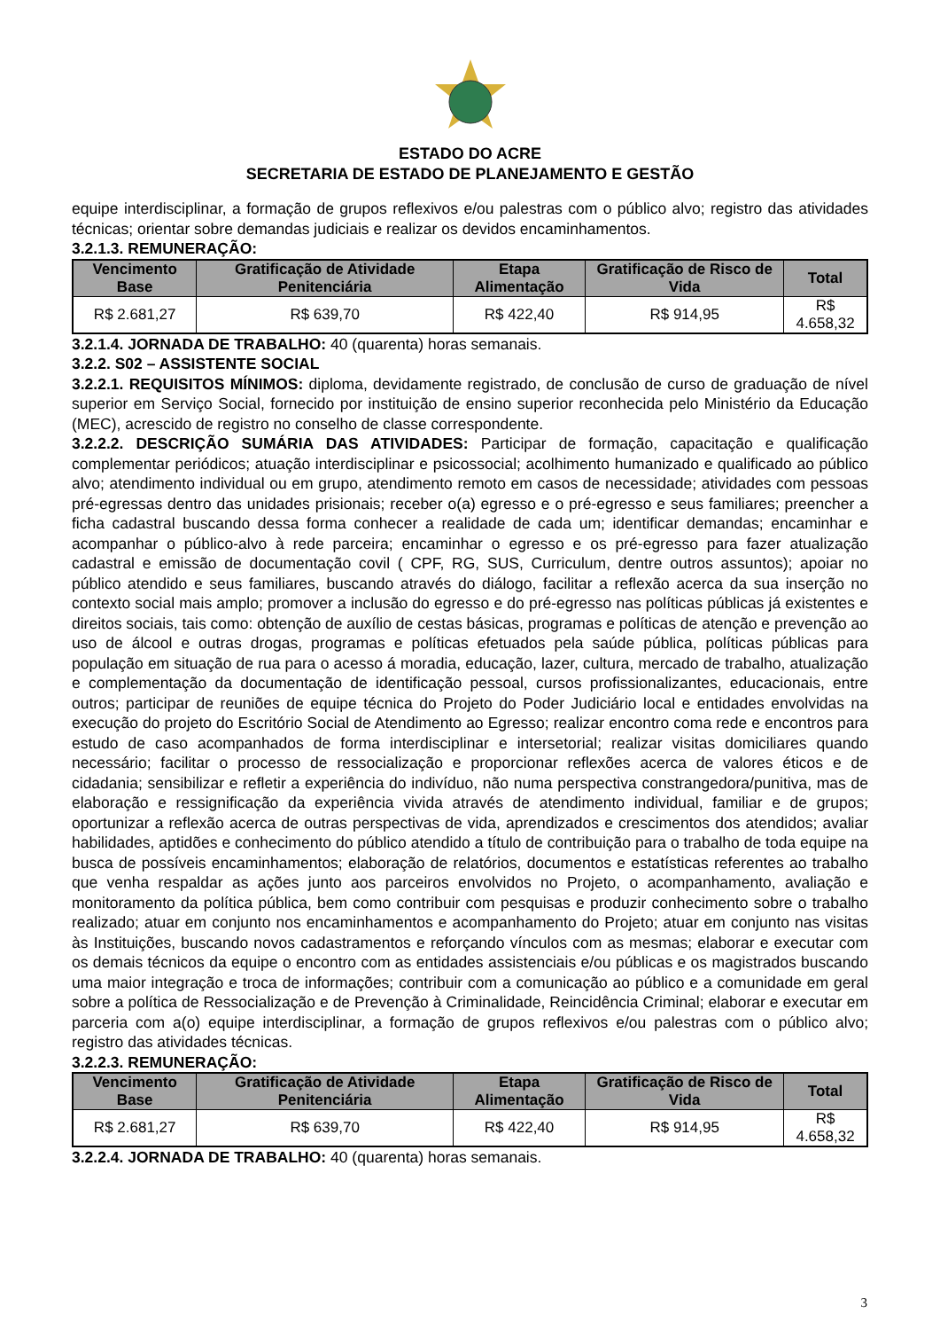ESTADO DO ACRE
SECRETARIA DE ESTADO DE PLANEJAMENTO E GESTÃO
equipe interdisciplinar, a formação de grupos reflexivos e/ou palestras com o público alvo; registro das atividades técnicas; orientar sobre demandas judiciais e realizar os devidos encaminhamentos.
3.2.1.3. REMUNERAÇÃO:
| Vencimento Base | Gratificação de Atividade Penitenciária | Etapa Alimentação | Gratificação de Risco de Vida | Total |
| --- | --- | --- | --- | --- |
| R$ 2.681,27 | R$ 639,70 | R$ 422,40 | R$ 914,95 | R$ 4.658,32 |
3.2.1.4. JORNADA DE TRABALHO: 40 (quarenta) horas semanais.
3.2.2. S02 – ASSISTENTE SOCIAL
3.2.2.1. REQUISITOS MÍNIMOS: diploma, devidamente registrado, de conclusão de curso de graduação de nível superior em Serviço Social, fornecido por instituição de ensino superior reconhecida pelo Ministério da Educação (MEC), acrescido de registro no conselho de classe correspondente.
3.2.2.2. DESCRIÇÃO SUMÁRIA DAS ATIVIDADES: Participar de formação, capacitação e qualificação complementar periódicos; atuação interdisciplinar e psicossocial; acolhimento humanizado e qualificado ao público alvo; atendimento individual ou em grupo, atendimento remoto em casos de necessidade; atividades com pessoas pré-egressas dentro das unidades prisionais; receber o(a) egresso e o pré-egresso e seus familiares; preencher a ficha cadastral buscando dessa forma conhecer a realidade de cada um; identificar demandas; encaminhar e acompanhar o público-alvo à rede parceira; encaminhar o egresso e os pré-egresso para fazer atualização cadastral e emissão de documentação covil ( CPF, RG, SUS, Curriculum, dentre outros assuntos); apoiar no público atendido e seus familiares, buscando através do diálogo, facilitar a reflexão acerca da sua inserção no contexto social mais amplo; promover a inclusão do egresso e do pré-egresso nas políticas públicas já existentes e direitos sociais, tais como: obtenção de auxílio de cestas básicas, programas e políticas de atenção e prevenção ao uso de álcool e outras drogas, programas e políticas efetuados pela saúde pública, políticas públicas para população em situação de rua para o acesso á moradia, educação, lazer, cultura, mercado de trabalho, atualização e complementação da documentação de identificação pessoal, cursos profissionalizantes, educacionais, entre outros; participar de reuniões de equipe técnica do Projeto do Poder Judiciário local e entidades envolvidas na execução do projeto do Escritório Social de Atendimento ao Egresso; realizar encontro coma rede e encontros para estudo de caso acompanhados de forma interdisciplinar e intersetorial; realizar visitas domiciliares quando necessário; facilitar o processo de ressocialização e proporcionar reflexões acerca de valores éticos e de cidadania; sensibilizar e refletir a experiência do indivíduo, não numa perspectiva constrangedora/punitiva, mas de elaboração e ressignificação da experiência vivida através de atendimento individual, familiar e de grupos; oportunizar a reflexão acerca de outras perspectivas de vida, aprendizados e crescimentos dos atendidos; avaliar habilidades, aptidões e conhecimento do público atendido a título de contribuição para o trabalho de toda equipe na busca de possíveis encaminhamentos; elaboração de relatórios, documentos e estatísticas referentes ao trabalho que venha respaldar as ações junto aos parceiros envolvidos no Projeto, o acompanhamento, avaliação e monitoramento da política pública, bem como contribuir com pesquisas e produzir conhecimento sobre o trabalho realizado; atuar em conjunto nos encaminhamentos e acompanhamento do Projeto; atuar em conjunto nas visitas às Instituições, buscando novos cadastramentos e reforçando vínculos com as mesmas; elaborar e executar com os demais técnicos da equipe o encontro com as entidades assistenciais e/ou públicas e os magistrados buscando uma maior integração e troca de informações; contribuir com a comunicação ao público e a comunidade em geral sobre a política de Ressocialização e de Prevenção à Criminalidade, Reincidência Criminal; elaborar e executar em parceria com a(o) equipe interdisciplinar, a formação de grupos reflexivos e/ou palestras com o público alvo; registro das atividades técnicas.
3.2.2.3. REMUNERAÇÃO:
| Vencimento Base | Gratificação de Atividade Penitenciária | Etapa Alimentação | Gratificação de Risco de Vida | Total |
| --- | --- | --- | --- | --- |
| R$ 2.681,27 | R$ 639,70 | R$ 422,40 | R$ 914,95 | R$ 4.658,32 |
3.2.2.4. JORNADA DE TRABALHO: 40 (quarenta) horas semanais.
3